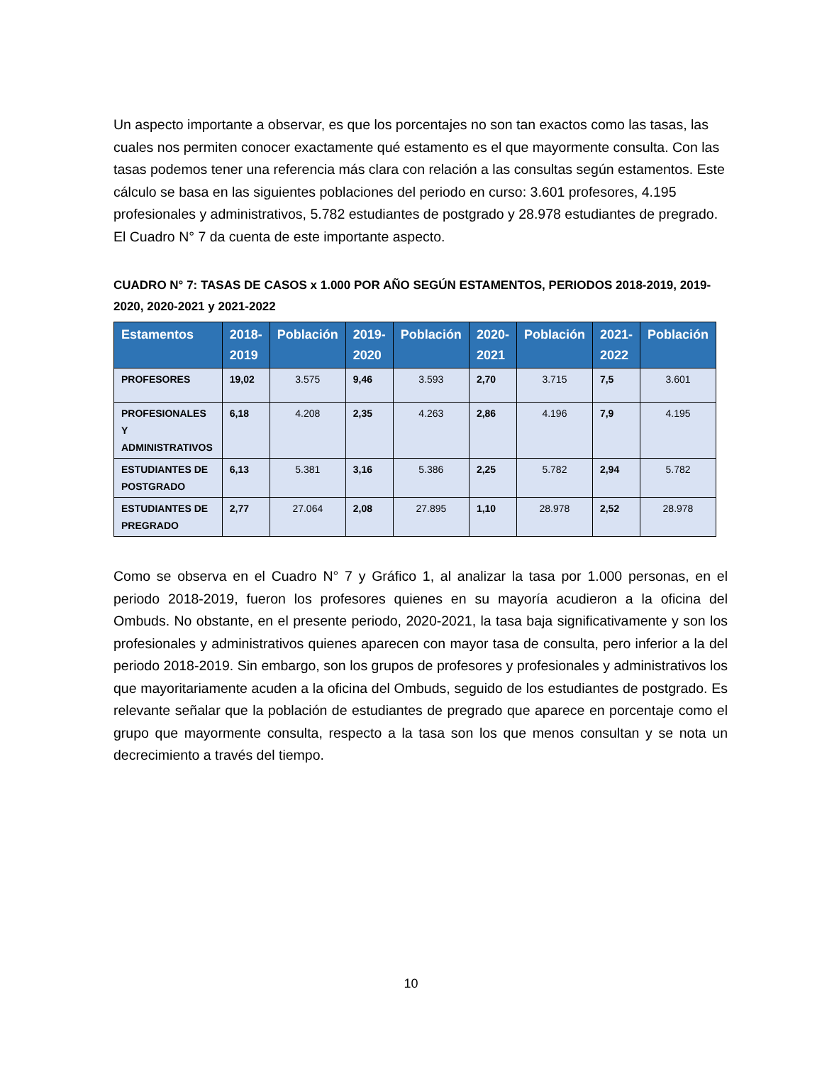Un aspecto importante a observar, es que los porcentajes no son tan exactos como las tasas, las cuales nos permiten conocer exactamente qué estamento es el que mayormente consulta. Con las tasas podemos tener una referencia más clara con relación a las consultas según estamentos. Este cálculo se basa en las siguientes poblaciones del periodo en curso: 3.601 profesores, 4.195 profesionales y administrativos, 5.782 estudiantes de postgrado y 28.978 estudiantes de pregrado. El Cuadro N° 7 da cuenta de este importante aspecto.
CUADRO N° 7: TASAS DE CASOS x 1.000 POR AÑO SEGÚN ESTAMENTOS, PERIODOS 2018-2019, 2019-2020, 2020-2021 y 2021-2022
| Estamentos | 2018-2019 | Población | 2019-2020 | Población | 2020-2021 | Población | 2021-2022 | Población |
| --- | --- | --- | --- | --- | --- | --- | --- | --- |
| PROFESORES | 19,02 | 3.575 | 9,46 | 3.593 | 2,70 | 3.715 | 7,5 | 3.601 |
| PROFESIONALES Y ADMINISTRATIVOS | 6,18 | 4.208 | 2,35 | 4.263 | 2,86 | 4.196 | 7,9 | 4.195 |
| ESTUDIANTES DE POSTGRADO | 6,13 | 5.381 | 3,16 | 5.386 | 2,25 | 5.782 | 2,94 | 5.782 |
| ESTUDIANTES DE PREGRADO | 2,77 | 27.064 | 2,08 | 27.895 | 1,10 | 28.978 | 2,52 | 28.978 |
Como se observa en el Cuadro N° 7 y Gráfico 1, al analizar la tasa por 1.000 personas, en el periodo 2018-2019, fueron los profesores quienes en su mayoría acudieron a la oficina del Ombuds. No obstante, en el presente periodo, 2020-2021, la tasa baja significativamente y son los profesionales y administrativos quienes aparecen con mayor tasa de consulta, pero inferior a la del periodo 2018-2019. Sin embargo, son los grupos de profesores y profesionales y administrativos los que mayoritariamente acuden a la oficina del Ombuds, seguido de los estudiantes de postgrado. Es relevante señalar que la población de estudiantes de pregrado que aparece en porcentaje como el grupo que mayormente consulta, respecto a la tasa son los que menos consultan y se nota un decrecimiento a través del tiempo.
10